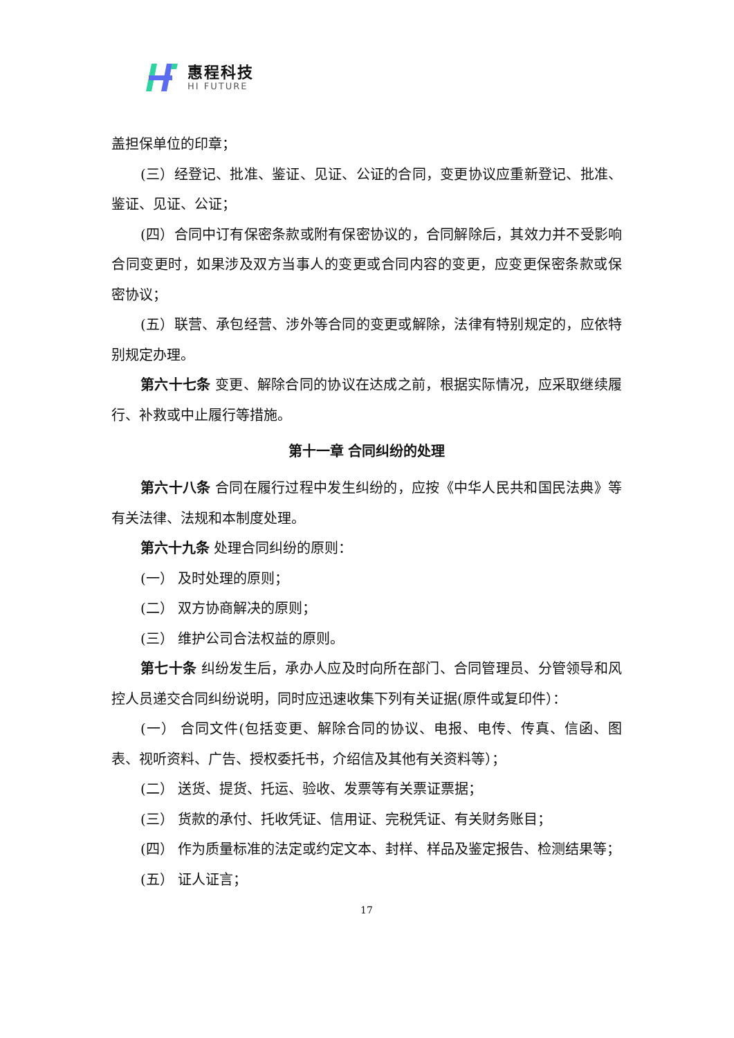惠程科技
HI FUTURE
盖担保单位的印章；
(三）经登记、批准、鉴证、见证、公证的合同，变更协议应重新登记、批准、鉴证、见证、公证；
(四）合同中订有保密条款或附有保密协议的，合同解除后，其效力并不受影响合同变更时，如果涉及双方当事人的变更或合同内容的变更，应变更保密条款或保密协议；
(五）联营、承包经营、涉外等合同的变更或解除，法律有特别规定的，应依特别规定办理。
第六十七条 变更、解除合同的协议在达成之前，根据实际情况，应采取继续履行、补救或中止履行等措施。
第十一章 合同纠纷的处理
第六十八条 合同在履行过程中发生纠纷的，应按《中华人民共和国民法典》等有关法律、法规和本制度处理。
第六十九条 处理合同纠纷的原则：
(一） 及时处理的原则；
(二） 双方协商解决的原则；
(三） 维护公司合法权益的原则。
第七十条 纠纷发生后，承办人应及时向所在部门、合同管理员、分管领导和风控人员递交合同纠纷说明，同时应迅速收集下列有关证据(原件或复印件）：
(一） 合同文件(包括变更、解除合同的协议、电报、电传、传真、信函、图表、视听资料、广告、授权委托书，介绍信及其他有关资料等）；
(二） 送货、提货、托运、验收、发票等有关票证票据；
(三） 货款的承付、托收凭证、信用证、完税凭证、有关财务账目；
(四） 作为质量标准的法定或约定文本、封样、样品及鉴定报告、检测结果等；
(五） 证人证言；
17